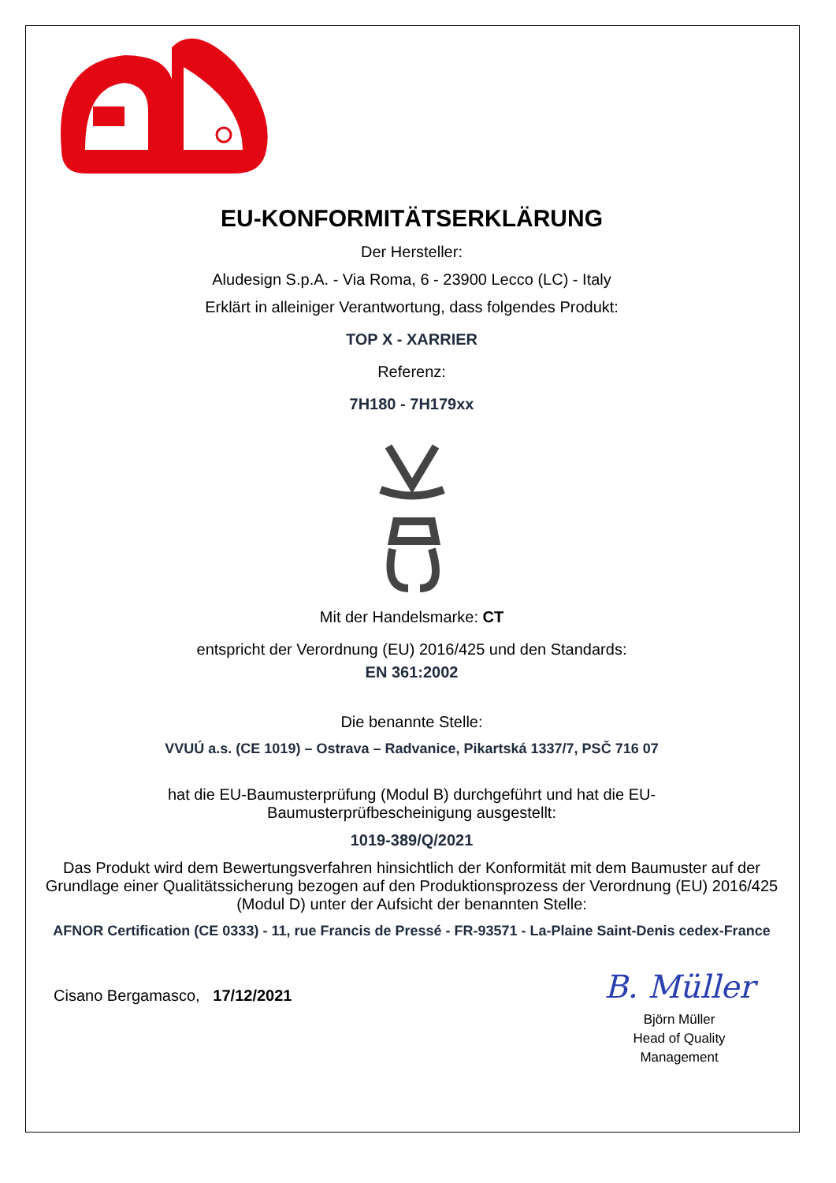EU-KONFORMITÄTSERKLÄRUNG
Der Hersteller:
Aludesign S.p.A. - Via Roma, 6 - 23900 Lecco (LC) - Italy
Erklärt in alleiniger Verantwortung, dass folgendes Produkt:
TOP X - XARRIER
Referenz:
7H180 - 7H179xx
Mit der Handelsmarke: CT
entspricht der Verordnung (EU) 2016/425 und den Standards:
EN 361:2002
Die benannte Stelle:
VVUÚ a.s. (CE 1019) – Ostrava – Radvanice, Pikartská 1337/7, PSČ 716 07
hat die EU-Baumusterprüfung (Modul B) durchgeführt und hat die EU-
Baumusterprüfbescheinigung ausgestellt:
1019-389/Q/2021
Das Produkt wird dem Bewertungsverfahren hinsichtlich der Konformität mit dem Baumuster auf der Grundlage einer Qualitätssicherung bezogen auf den Produktionsprozess der Verordnung (EU) 2016/425 (Modul D) unter der Aufsicht der benannten Stelle:
AFNOR Certification (CE 0333) - 11, rue Francis de Pressé - FR-93571 - La-Plaine Saint-Denis cedex-France
Cisano Bergamasco, 17/12/2021
B. Müller
Björn Müller
Head of Quality
Management